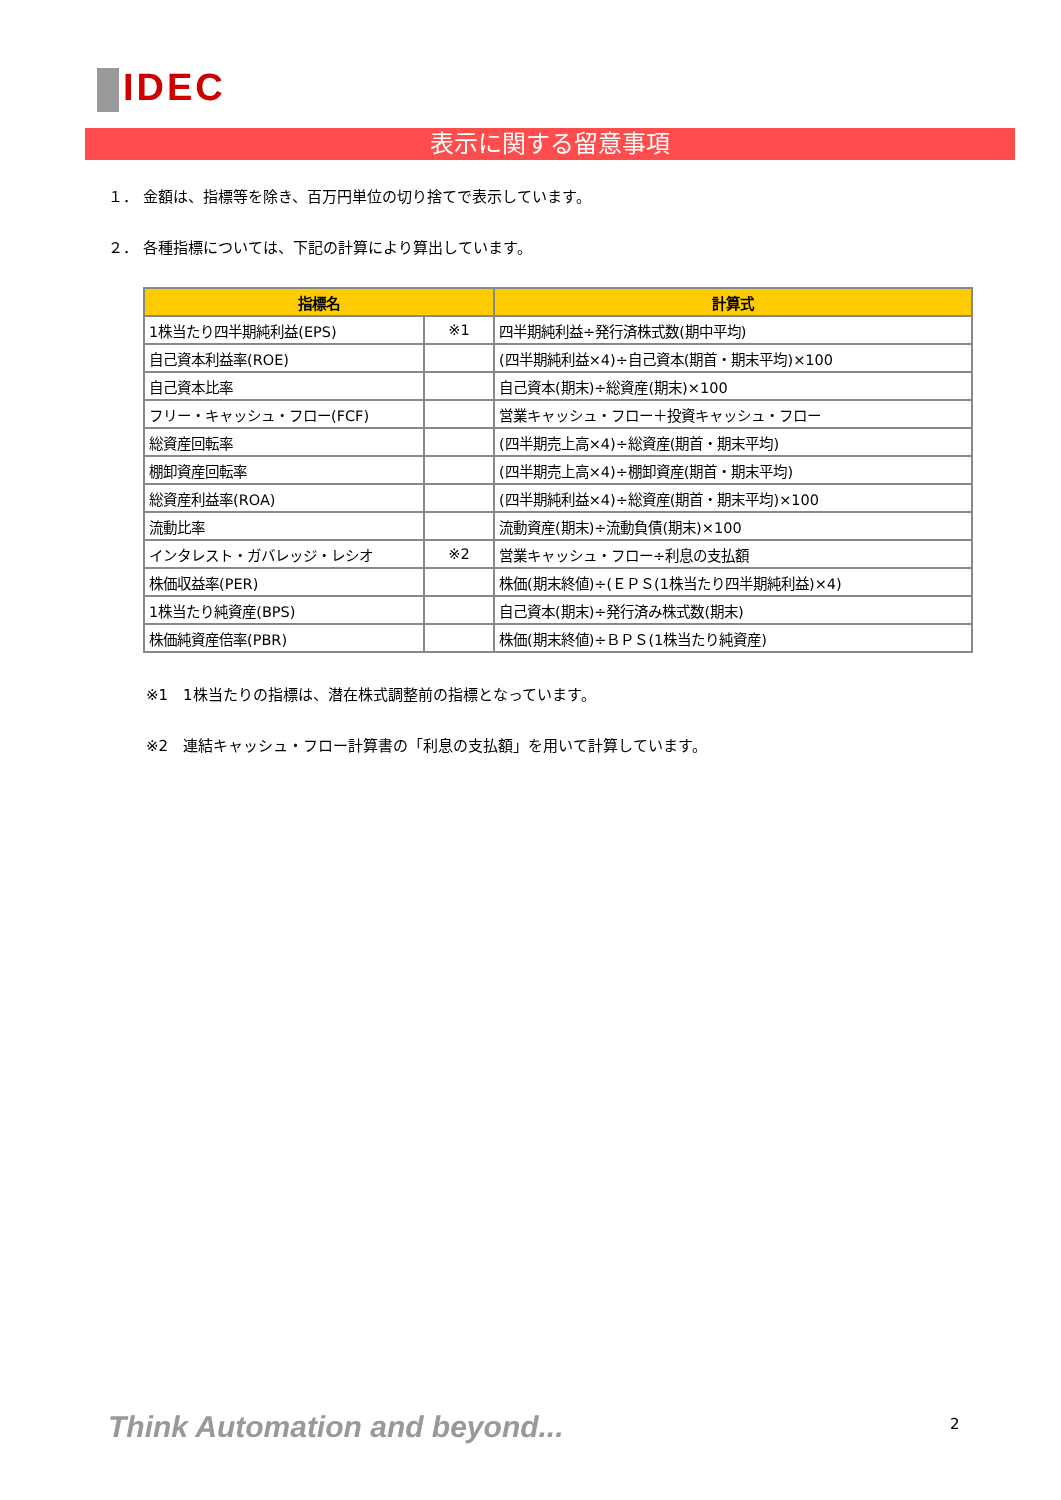IDEC
表示に関する留意事項
１． 金額は、指標等を除き、百万円単位の切り捨てで表示しています。
２． 各種指標については、下記の計算により算出しています。
| 指標名 | | 計算式 |
| --- | --- | --- |
| 1株当たり四半期純利益(EPS) | ※1 | 四半期純利益÷発行済株式数(期中平均) |
| 自己資本利益率(ROE) | | (四半期純利益×4)÷自己資本(期首・期末平均)×100 |
| 自己資本比率 | | 自己資本(期末)÷総資産(期末)×100 |
| フリー・キャッシュ・フロー(FCF) | | 営業キャッシュ・フロー＋投資キャッシュ・フロー |
| 総資産回転率 | | (四半期売上高×4)÷総資産(期首・期末平均) |
| 棚卸資産回転率 | | (四半期売上高×4)÷棚卸資産(期首・期末平均) |
| 総資産利益率(ROA) | | (四半期純利益×4)÷総資産(期首・期末平均)×100 |
| 流動比率 | | 流動資産(期末)÷流動負債(期末)×100 |
| インタレスト・ガバレッジ・レシオ | ※2 | 営業キャッシュ・フロー÷利息の支払額 |
| 株価収益率(PER) | | 株価(期末終値)÷(ＥＰＳ(1株当たり四半期純利益)×4) |
| 1株当たり純資産(BPS) | | 自己資本(期末)÷発行済み株式数(期末) |
| 株価純資産倍率(PBR) | | 株価(期末終値)÷ＢＰＳ(1株当たり純資産) |
※1　1株当たりの指標は、潜在株式調整前の指標となっています。
※2　連結キャッシュ・フロー計算書の「利息の支払額」を用いて計算しています。
Think Automation and beyond... 2